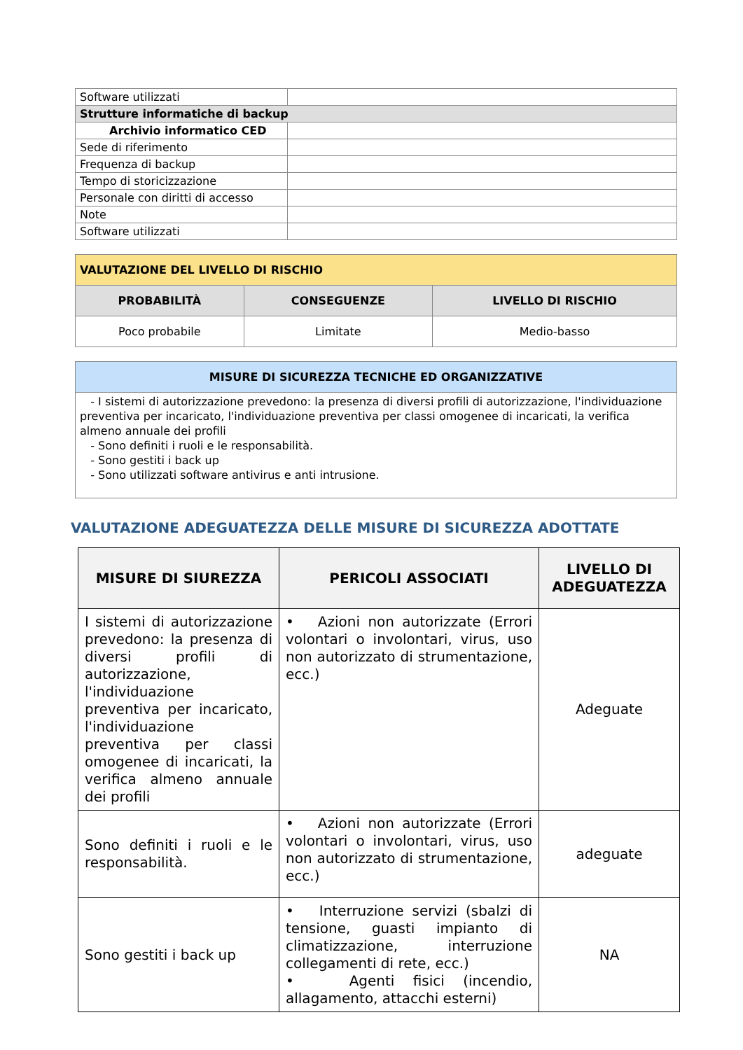| Software utilizzati | |
| Strutture informatiche di backup | |
| Archivio informatico CED | |
| Sede di riferimento | |
| Frequenza di backup | |
| Tempo di storicizzazione | |
| Personale con diritti di accesso | |
| Note | |
| Software utilizzati | |
| VALUTAZIONE DEL LIVELLO DI RISCHIO | | |
| PROBABILITÀ | CONSEGUENZE | LIVELLO DI RISCHIO |
| Poco probabile | Limitate | Medio-basso |
| MISURE DI SICUREZZA TECNICHE ED ORGANIZZATIVE |
| - I sistemi di autorizzazione prevedono: la presenza di diversi profili di autorizzazione, l'individuazione preventiva per incaricato, l'individuazione preventiva per classi omogenee di incaricati, la verifica almeno annuale dei profili - Sono definiti i ruoli e le responsabilità. - Sono gestiti i back up - Sono utilizzati software antivirus e anti intrusione. |
VALUTAZIONE ADEGUATEZZA DELLE MISURE DI SICUREZZA ADOTTATE
| MISURE DI SIUREZZA | PERICOLI ASSOCIATI | LIVELLO DI ADEGUATEZZA |
| --- | --- | --- |
| I sistemi di autorizzazione prevedono: la presenza di diversi profili di autorizzazione, l'individuazione preventiva per incaricato, l'individuazione preventiva per classi omogenee di incaricati, la verifica almeno annuale dei profili | • Azioni non autorizzate (Errori volontari o involontari, virus, uso non autorizzato di strumentazione, ecc.) | Adeguate |
| Sono definiti i ruoli e le responsabilità. | • Azioni non autorizzate (Errori volontari o involontari, virus, uso non autorizzato di strumentazione, ecc.) | adeguate |
| Sono gestiti i back up | • Interruzione servizi (sbalzi di tensione, guasti impianto di climatizzazione, interruzione collegamenti di rete, ecc.) • Agenti fisici (incendio, allagamento, attacchi esterni) | NA |